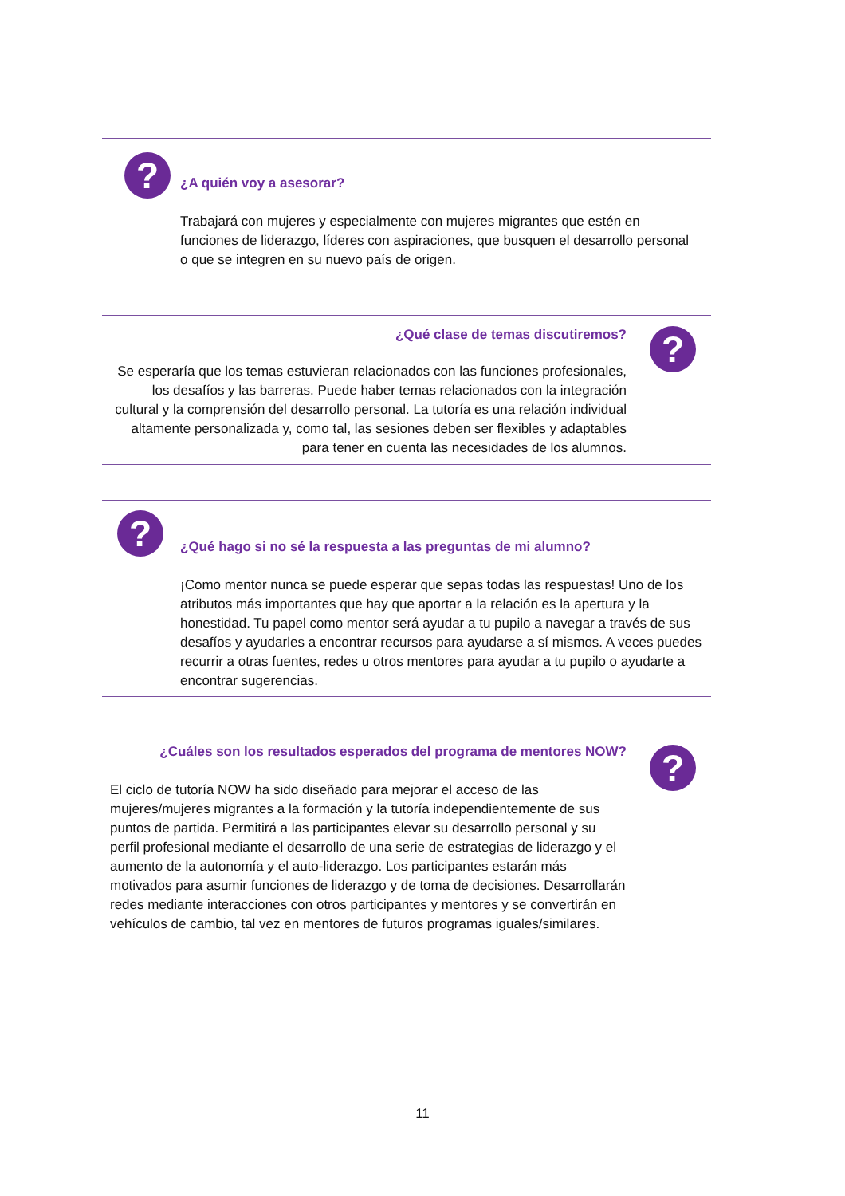? ¿A quién voy a asesorar?
Trabajará con mujeres y especialmente con mujeres migrantes que estén en funciones de liderazgo, líderes con aspiraciones, que busquen el desarrollo personal o que se integren en su nuevo país de origen.
¿Qué clase de temas discutiremos?
?
Se esperaría que los temas estuvieran relacionados con las funciones profesionales, los desafíos y las barreras. Puede haber temas relacionados con la integración cultural y la comprensión del desarrollo personal. La tutoría es una relación individual altamente personalizada y, como tal, las sesiones deben ser flexibles y adaptables para tener en cuenta las necesidades de los alumnos.
?
¿Qué hago si no sé la respuesta a las preguntas de mi alumno?
¡Como mentor nunca se puede esperar que sepas todas las respuestas! Uno de los atributos más importantes que hay que aportar a la relación es la apertura y la honestidad. Tu papel como mentor será ayudar a tu pupilo a navegar a través de sus desafíos y ayudarles a encontrar recursos para ayudarse a sí mismos. A veces puedes recurrir a otras fuentes, redes u otros mentores para ayudar a tu pupilo o ayudarte a encontrar sugerencias.
¿Cuáles son los resultados esperados del programa de mentores NOW?
?
El ciclo de tutoría NOW ha sido diseñado para mejorar el acceso de las mujeres/mujeres migrantes a la formación y la tutoría independientemente de sus puntos de partida. Permitirá a las participantes elevar su desarrollo personal y su perfil profesional mediante el desarrollo de una serie de estrategias de liderazgo y el aumento de la autonomía y el auto-liderazgo. Los participantes estarán más motivados para asumir funciones de liderazgo y de toma de decisiones. Desarrollarán redes mediante interacciones con otros participantes y mentores y se convertirán en vehículos de cambio, tal vez en mentores de futuros programas iguales/similares.
11